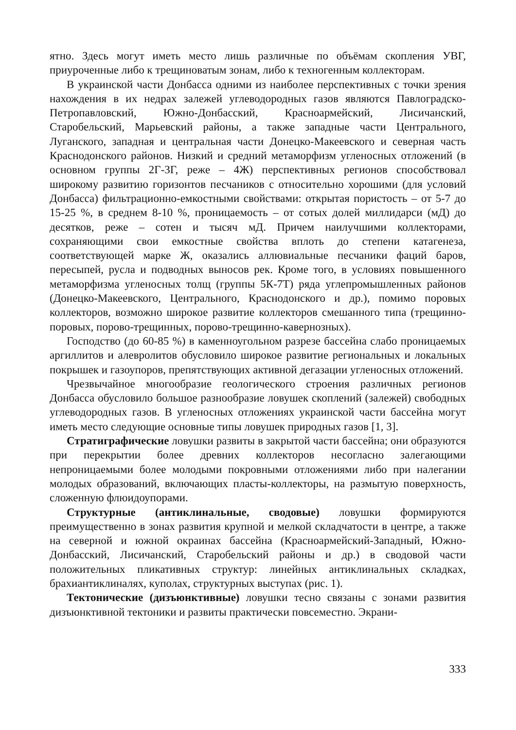ятно. Здесь могут иметь место лишь различные по объёмам скопления УВГ, приуроченные либо к трещиноватым зонам, либо к техногенным коллекторам.
В украинской части Донбасса одними из наиболее перспективных с точки зрения нахождения в их недрах залежей углеводородных газов являются Павлоградско-Петропавловский, Южно-Донбасский, Красноармейский, Лисичанский, Старобельский, Марьевский районы, а также западные части Центрального, Луганского, западная и центральная части Донецко-Макеевского и северная часть Краснодонского районов. Низкий и средний метаморфизм угленосных отложений (в основном группы 2Г-3Г, реже – 4Ж) перспективных регионов способствовал широкому развитию горизонтов песчаников с относительно хорошими (для условий Донбасса) фильтрационно-емкостными свойствами: открытая пористость – от 5-7 до 15-25 %, в среднем 8-10 %, проницаемость – от сотых долей миллидарси (мД) до десятков, реже – сотен и тысяч мД. Причем наилучшими коллекторами, сохраняющими свои емкостные свойства вплоть до степени катагенеза, соответствующей марке Ж, оказались аллювиальные песчаники фаций баров, пересыпей, русла и подводных выносов рек. Кроме того, в условиях повышенного метаморфизма угленосных толщ (группы 5К-7Т) ряда углепромышленных районов (Донецко-Макеевского, Центрального, Краснодонского и др.), помимо поровых коллекторов, возможно широкое развитие коллекторов смешанного типа (трещинно-поровых, порово-трещинных, порово-трещинно-кавернозных).
Господство (до 60-85 %) в каменноугольном разрезе бассейна слабо проницаемых аргиллитов и алевролитов обусловило широкое развитие региональных и локальных покрышек и газоупоров, препятствующих активной дегазации угленосных отложений.
Чрезвычайное многообразие геологического строения различных регионов Донбасса обусловило большое разнообразие ловушек скоплений (залежей) свободных углеводородных газов. В угленосных отложениях украинской части бассейна могут иметь место следующие основные типы ловушек природных газов [1, 3].
Стратиграфические ловушки развиты в закрытой части бассейна; они образуются при перекрытии более древних коллекторов несогласно залегающими непроницаемыми более молодыми покровными отложениями либо при налегании молодых образований, включающих пласты-коллекторы, на размытую поверхность, сложенную флюидоупорами.
Структурные (антиклинальные, сводовые) ловушки формируются преимущественно в зонах развития крупной и мелкой складчатости в центре, а также на северной и южной окраинах бассейна (Красноармейский-Западный, Южно-Донбасский, Лисичанский, Старобельский районы и др.) в сводовой части положительных пликативных структур: линейных антиклинальных складках, брахиантиклиналях, куполах, структурных выступах (рис. 1).
Тектонические (дизъюнктивные) ловушки тесно связаны с зонами развития дизъюнктивной тектоники и развиты практически повсеместно. Экрани-
333